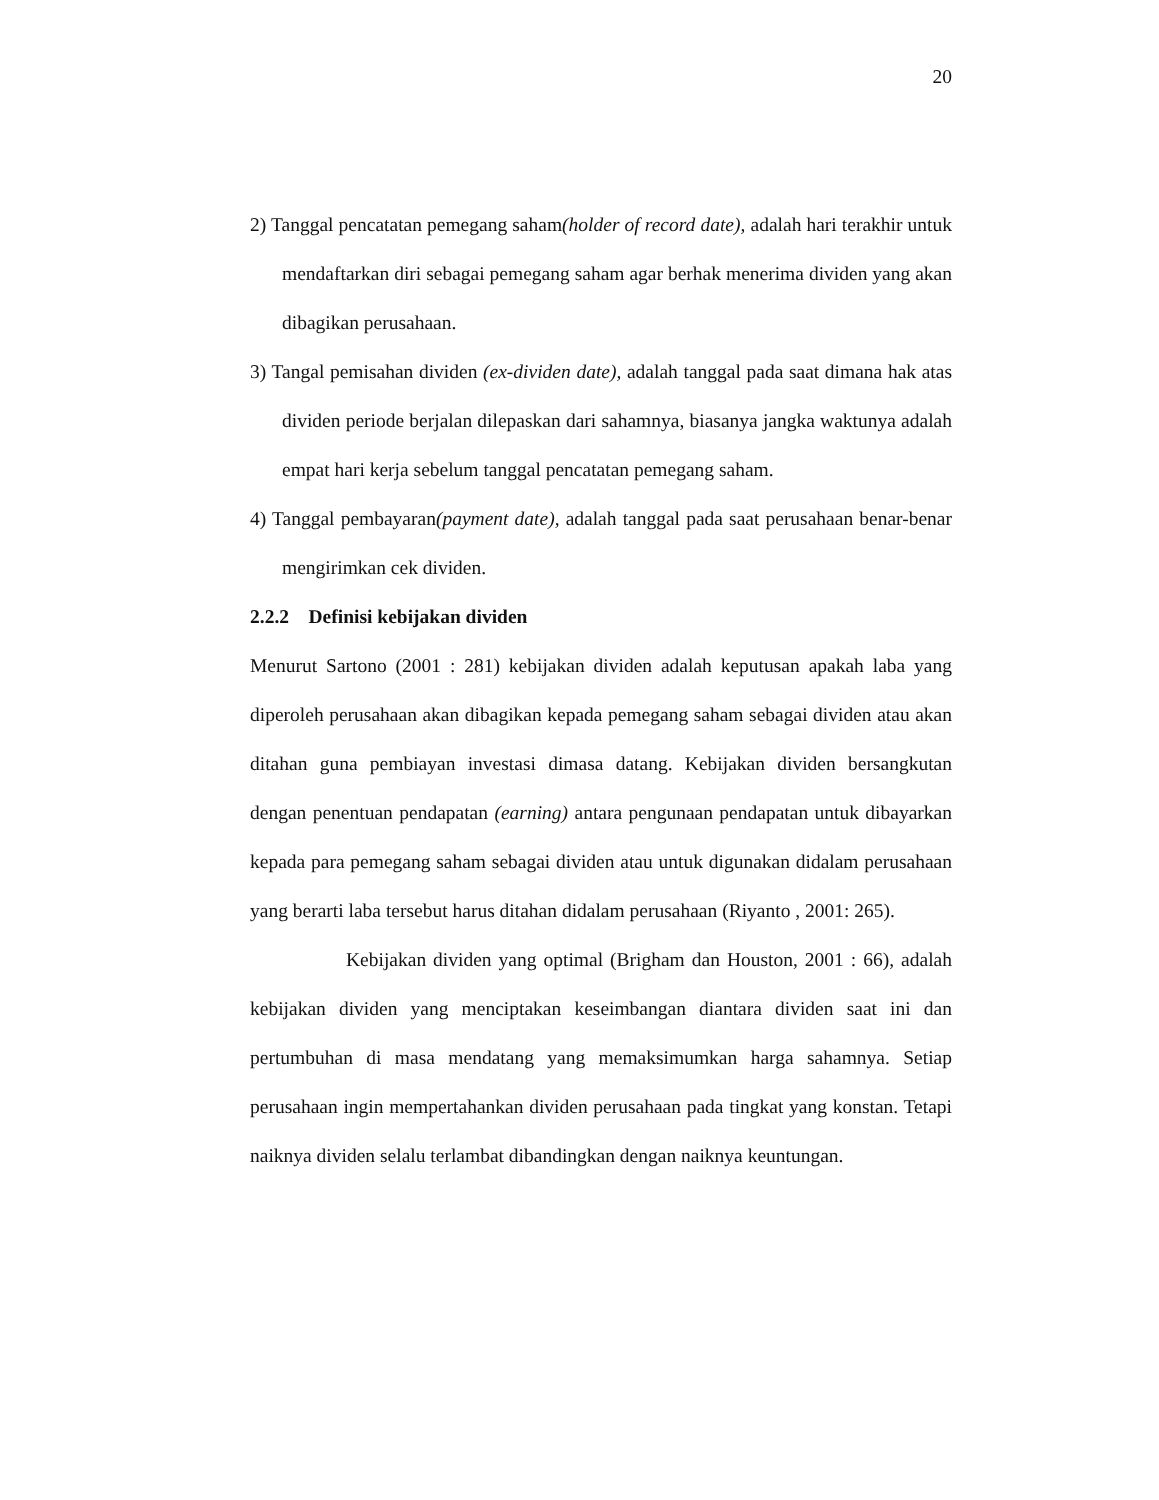20
2) Tanggal pencatatan pemegang saham(holder of record date), adalah hari terakhir untuk mendaftarkan diri sebagai pemegang saham agar berhak menerima dividen yang akan dibagikan perusahaan.
3) Tangal pemisahan dividen (ex-dividen date), adalah tanggal pada saat dimana hak atas dividen periode berjalan dilepaskan dari sahamnya, biasanya jangka waktunya adalah empat hari kerja sebelum tanggal pencatatan pemegang saham.
4) Tanggal pembayaran(payment date), adalah tanggal pada saat perusahaan benar-benar mengirimkan cek dividen.
2.2.2 Definisi kebijakan dividen
Menurut Sartono (2001 : 281) kebijakan dividen adalah keputusan apakah laba yang diperoleh perusahaan akan dibagikan kepada pemegang saham sebagai dividen atau akan ditahan guna pembiayan investasi dimasa datang. Kebijakan dividen bersangkutan dengan penentuan pendapatan (earning) antara pengunaan pendapatan untuk dibayarkan kepada para pemegang saham sebagai dividen atau untuk digunakan didalam perusahaan yang berarti laba tersebut harus ditahan didalam perusahaan (Riyanto , 2001: 265).
Kebijakan dividen yang optimal (Brigham dan Houston, 2001 : 66), adalah kebijakan dividen yang menciptakan keseimbangan diantara dividen saat ini dan pertumbuhan di masa mendatang yang memaksimumkan harga sahamnya. Setiap perusahaan ingin mempertahankan dividen perusahaan pada tingkat yang konstan. Tetapi naiknya dividen selalu terlambat dibandingkan dengan naiknya keuntungan.